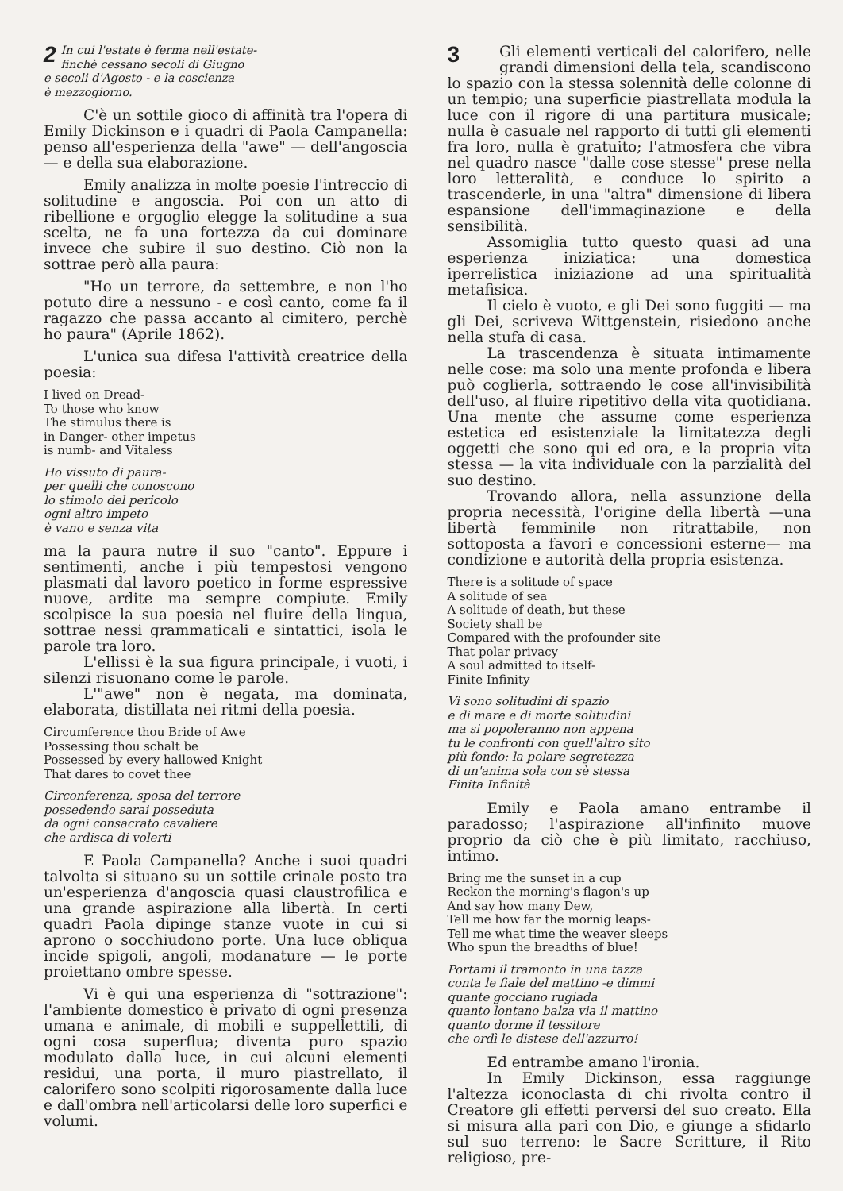2 In cui l'estate è ferma nell'estate-
finchè cessano secoli di Giugno
e secoli d'Agosto - e la coscienza
è mezzogiorno.
C'è un sottile gioco di affinità tra l'opera di Emily Dickinson e i quadri di Paola Campanella: penso all'esperienza della "awe" — dell'angoscia — e della sua elaborazione.
Emily analizza in molte poesie l'intreccio di solitudine e angoscia. Poi con un atto di ribellione e orgoglio elegge la solitudine a sua scelta, ne fa una fortezza da cui dominare invece che subire il suo destino. Ciò non la sottrae però alla paura:
"Ho un terrore, da settembre, e non l'ho potuto dire a nessuno - e così canto, come fa il ragazzo che passa accanto al cimitero, perchè ho paura" (Aprile 1862).
L'unica sua difesa l'attività creatrice della poesia:
I lived on Dread-
To those who know
The stimulus there is
in Danger- other impetus
is numb- and Vitaless
Ho vissuto di paura-
per quelli che conoscono
lo stimolo del pericolo
ogni altro impeto
è vano e senza vita
ma la paura nutre il suo "canto". Eppure i sentimenti, anche i più tempestosi vengono plasmati dal lavoro poetico in forme espressive nuove, ardite ma sempre compiute. Emily scolpisce la sua poesia nel fluire della lingua, sottrae nessi grammaticali e sintattici, isola le parole tra loro.
L'ellissi è la sua figura principale, i vuoti, i silenzi risuonano come le parole.
L'"awe" non è negata, ma dominata, elaborata, distillata nei ritmi della poesia.
Circumference thou Bride of Awe
Possessing thou schalt be
Possessed by every hallowed Knight
That dares to covet thee
Circonferenza, sposa del terrore
possedendo sarai posseduta
da ogni consacrato cavaliere
che ardisca di volerti
E Paola Campanella? Anche i suoi quadri talvolta si situano su un sottile crinale posto tra un'esperienza d'angoscia quasi claustrofilica e una grande aspirazione alla libertà. In certi quadri Paola dipinge stanze vuote in cui si aprono o socchiudono porte. Una luce obliqua incide spigoli, angoli, modanature — le porte proiettano ombre spesse.
Vi è qui una esperienza di "sottrazione": l'ambiente domestico è privato di ogni presenza umana e animale, di mobili e suppellettili, di ogni cosa superflua; diventa puro spazio modulato dalla luce, in cui alcuni elementi residui, una porta, il muro piastrellato, il calorifero sono scolpiti rigorosamente dalla luce e dall'ombra nell'articolarsi delle loro superfici e volumi.
3 Gli elementi verticali del calorifero, nelle grandi dimensioni della tela, scandiscono lo spazio con la stessa solennità delle colonne di un tempio; una superficie piastrellata modula la luce con il rigore di una partitura musicale; nulla è casuale nel rapporto di tutti gli elementi fra loro, nulla è gratuito; l'atmosfera che vibra nel quadro nasce "dalle cose stesse" prese nella loro letteralità, e conduce lo spirito a trascenderle, in una "altra" dimensione di libera espansione dell'immaginazione e della sensibilità.
Assomiglia tutto questo quasi ad una esperienza iniziatica: una domestica iperrelistica iniziazione ad una spiritualità metafisica.
Il cielo è vuoto, e gli Dei sono fuggiti — ma gli Dei, scriveva Wittgenstein, risiedono anche nella stufa di casa.
La trascendenza è situata intimamente nelle cose: ma solo una mente profonda e libera può coglierla, sottraendo le cose all'invisibilità dell'uso, al fluire ripetitivo della vita quotidiana. Una mente che assume come esperienza estetica ed esistenziale la limitatezza degli oggetti che sono qui ed ora, e la propria vita stessa — la vita individuale con la parzialità del suo destino.
Trovando allora, nella assunzione della propria necessità, l'origine della libertà —una libertà femminile non ritrattabile, non sottoposta a favori e concessioni esterne— ma condizione e autorità della propria esistenza.
There is a solitude of space
A solitude of sea
A solitude of death, but these
Society shall be
Compared with the profounder site
That polar privacy
A soul admitted to itself-
Finite Infinity
Vi sono solitudini di spazio
e di mare e di morte solitudini
ma si popoleranno non appena
tu le confronti con quell'altro sito
più fondo: la polare segretezza
di un'anima sola con sè stessa
Finita Infinità
Emily e Paola amano entrambe il paradosso; l'aspirazione all'infinito muove proprio da ciò che è più limitato, racchiuso, intimo.
Bring me the sunset in a cup
Reckon the morning's flagon's up
And say how many Dew,
Tell me how far the mornig leaps-
Tell me what time the weaver sleeps
Who spun the breadths of blue!
Portami il tramonto in una tazza
conta le fiale del mattino -e dimmi
quante gocciano rugiada
quanto lontano balza via il mattino
quanto dorme il tessitore
che ordì le distese dell'azzurro!
Ed entrambe amano l'ironia.
In Emily Dickinson, essa raggiunge l'altezza iconoclasta di chi rivolta contro il Creatore gli effetti perversi del suo creato. Ella si misura alla pari con Dio, e giunge a sfidarlo sul suo terreno: le Sacre Scritture, il Rito religioso, pre-